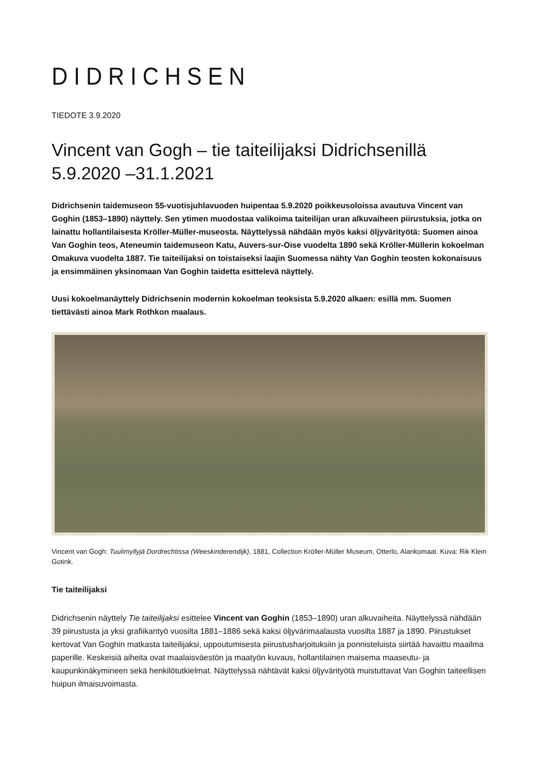DIDRICHSEN
TIEDOTE 3.9.2020
Vincent van Gogh – tie taiteilijaksi Didrichsenillä 5.9.2020 –31.1.2021
Didrichsenin taidemuseon 55-vuotisjuhlavuoden huipentaa 5.9.2020 poikkeusoloissa avautuva Vincent van Goghin (1853–1890) näyttely. Sen ytimen muodostaa valikoima taiteilijan uran alkuvaiheen piirustuksia, jotka on lainattu hollantilaisesta Kröller-Müller-museosta. Näyttelyssä nähdään myös kaksi öljyvärityötä: Suomen ainoa Van Goghin teos, Ateneumin taidemuseon Katu, Auvers-sur-Oise vuodelta 1890 sekä Kröller-Müllerin kokoelman Omakuva vuodelta 1887. Tie taiteilijaksi on toistaiseksi laajin Suomessa nähty Van Goghin teosten kokonaisuus ja ensimmäinen yksinomaan Van Goghin taidetta esittelevä näyttely.
Uusi kokoelmanäyttely Didrichsenin modernin kokoelman teoksista 5.9.2020 alkaen: esillä mm. Suomen tiettävästi ainoa Mark Rothkon maalaus.
Vincent van Gogh: Tuulimyllyjä Dordrechtissa (Weeskinderendijk), 1881, Collection Kröller-Müller Museum, Otterlo, Alankomaat. Kuva: Rik Klein Gotink.
Tie taiteilijaksi
Didrichsenin näyttely Tie taiteilijaksi esittelee Vincent van Goghin (1853–1890) uran alkuvaiheita. Näyttelyssä nähdään 39 piirustusta ja yksi grafiikantyö vuosilta 1881–1886 sekä kaksi öljyvärimaalausta vuosilta 1887 ja 1890. Piirustukset kertovat Van Goghin matkasta taiteilijaksi, uppoutumisesta piirustusharjoituksiin ja ponnisteluista siirtää havaittu maailma paperille. Keskeisiä aiheita ovat maalaisväestön ja maatyön kuvaus, hollantilainen maisema maaseutu- ja kaupunkinäkymineen sekä henkilötutkielmat. Näyttelyssä nähtävät kaksi öljyvärityötä muistuttavat Van Goghin taiteellisen huipun ilmaisuvoimasta.